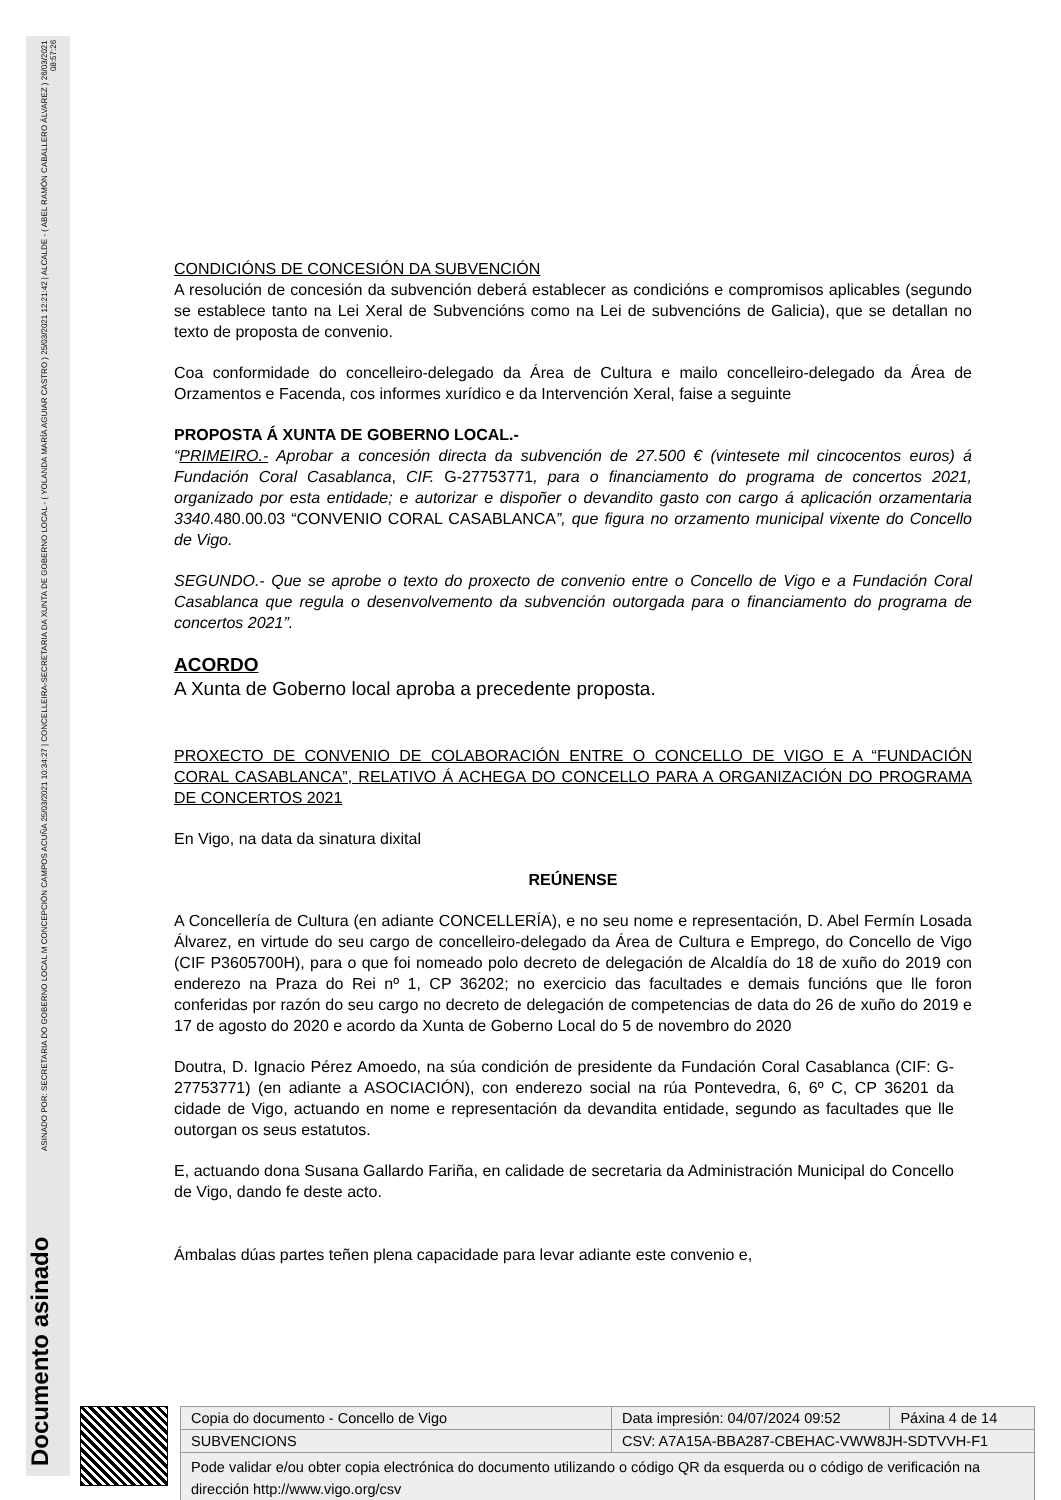Documento asinado
ASINADO POR: SECRETARIA DO GOBERNO LOCAL M CONCEPCIÓN CAMPOS ACUÑA 25/03/2021 10:34:27 | CONCELLEIRA-SECRETARIA DA XUNTA DE GOBERNO LOCAL - ( YOLANDA MARÍA AGUIAR CASTRO ) 25/03/2021 12:21:42 | ALCALDE - ( ABEL RAMÓN CABALLERO ÁLVAREZ ) 26/03/2021 08:57:26
CONDICIÓNS DE CONCESIÓN DA SUBVENCIÓN
A resolución de concesión da subvención deberá establecer as condicións e compromisos aplicables (segundo se establece tanto na Lei Xeral de Subvencións como na Lei de subvencións de Galicia), que se detallan no texto de proposta de convenio.
Coa conformidade do concelleiro-delegado da Área de Cultura e mailo concelleiro-delegado da Área de Orzamentos e Facenda, cos informes xurídico e da Intervención Xeral, faise a seguinte
PROPOSTA Á XUNTA DE GOBERNO LOCAL.-
“PRIMEIRO.- Aprobar a concesión directa da subvención de 27.500 € (vintesete mil cincocentos euros) á Fundación Coral Casablanca, CIF. G-27753771, para o financiamento do programa de concertos 2021, organizado por esta entidade; e autorizar e dispoñer o devandito gasto con cargo á aplicación orzamentaria 3340.480.00.03 “CONVENIO CORAL CASABLANCA”, que figura no orzamento municipal vixente do Concello de Vigo.
SEGUNDO.- Que se aprobe o texto do proxecto de convenio entre o Concello de Vigo e a Fundación Coral Casablanca que regula o desenvolvemento da subvención outorgada para o financiamento do programa de concertos 2021”.
ACORDO
A Xunta de Goberno local aproba a precedente proposta.
PROXECTO DE CONVENIO DE COLABORACIÓN ENTRE O CONCELLO DE VIGO E A “FUNDACIÓN CORAL CASABLANCA”, RELATIVO Á ACHEGA DO CONCELLO PARA A ORGANIZACIÓN DO PROGRAMA DE CONCERTOS 2021
En Vigo, na data da sinatura dixital
REÚNENSE
A Concellería de Cultura (en adiante CONCELLERÍA), e no seu nome e representación, D. Abel Fermín Losada Álvarez, en virtude do seu cargo de concelleiro-delegado da Área de Cultura e Emprego, do Concello de Vigo (CIF P3605700H), para o que foi nomeado polo decreto de delegación de Alcaldía do 18 de xuño do 2019 con enderezo na Praza do Rei nº 1, CP 36202; no exercicio das facultades e demais funcións que lle foron conferidas por razón do seu cargo no decreto de delegación de competencias de data do 26 de xuño do 2019 e 17 de agosto do 2020 e acordo da Xunta de Goberno Local do 5 de novembro do 2020
Doutra, D. Ignacio Pérez Amoedo, na súa condición de presidente da Fundación Coral Casablanca (CIF: G-27753771) (en adiante a ASOCIACIÓN), con enderezo social na rúa Pontevedra, 6, 6º C, CP 36201 da cidade de Vigo, actuando en nome e representación da devandita entidade, segundo as facultades que lle outorgan os seus estatutos.
E, actuando dona Susana Gallardo Fariña, en calidade de secretaria da Administración Municipal do Concello de Vigo, dando fe deste acto.
Ámbalas dúas partes teñen plena capacidade para levar adiante este convenio e,
| Copia do documento - Concello de Vigo | Data impresión: 04/07/2024 09:52 | Páxina 4 de 14 |
| SUBVENCIONS | CSV: A7A15A-BBA287-CBEHAC-VWW8JH-SDTVVH-F1 | |
| Pode validar e/ou obter copia electrónica do documento utilizando o código QR da esquerda ou o código de verificación na dirección http://www.vigo.org/csv | | |